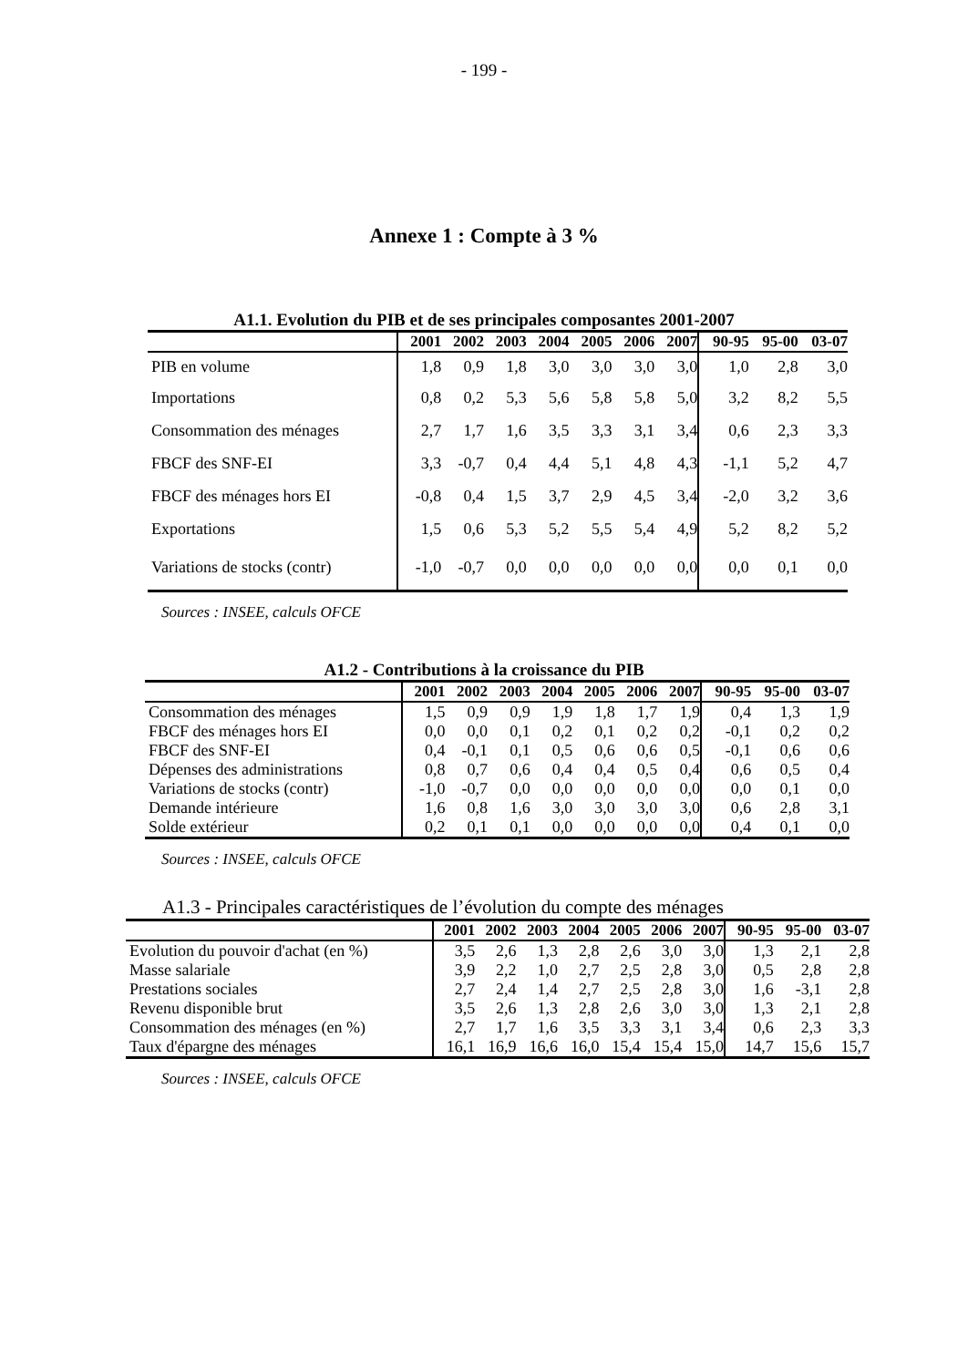- 199 -
Annexe 1 : Compte à 3 %
A1.1. Evolution du PIB et de ses principales composantes 2001-2007
| | 2001 | 2002 | 2003 | 2004 | 2005 | 2006 | 2007 | 90-95 | 95-00 | 03-07 |
| --- | --- | --- | --- | --- | --- | --- | --- | --- | --- | --- |
| PIB en volume | 1,8 | 0,9 | 1,8 | 3,0 | 3,0 | 3,0 | 3,0 | 1,0 | 2,8 | 3,0 |
| Importations | 0,8 | 0,2 | 5,3 | 5,6 | 5,8 | 5,8 | 5,0 | 3,2 | 8,2 | 5,5 |
| Consommation des ménages | 2,7 | 1,7 | 1,6 | 3,5 | 3,3 | 3,1 | 3,4 | 0,6 | 2,3 | 3,3 |
| FBCF des SNF-EI | 3,3 | -0,7 | 0,4 | 4,4 | 5,1 | 4,8 | 4,3 | -1,1 | 5,2 | 4,7 |
| FBCF des ménages hors EI | -0,8 | 0,4 | 1,5 | 3,7 | 2,9 | 4,5 | 3,4 | -2,0 | 3,2 | 3,6 |
| Exportations | 1,5 | 0,6 | 5,3 | 5,2 | 5,5 | 5,4 | 4,9 | 5,2 | 8,2 | 5,2 |
| Variations de stocks (contr) | -1,0 | -0,7 | 0,0 | 0,0 | 0,0 | 0,0 | 0,0 | 0,0 | 0,1 | 0,0 |
Sources : INSEE, calculs OFCE
A1.2 - Contributions à la croissance du PIB
| | 2001 | 2002 | 2003 | 2004 | 2005 | 2006 | 2007 | 90-95 | 95-00 | 03-07 |
| --- | --- | --- | --- | --- | --- | --- | --- | --- | --- | --- |
| Consommation des ménages | 1,5 | 0,9 | 0,9 | 1,9 | 1,8 | 1,7 | 1,9 | 0,4 | 1,3 | 1,9 |
| FBCF des ménages hors EI | 0,0 | 0,0 | 0,1 | 0,2 | 0,1 | 0,2 | 0,2 | -0,1 | 0,2 | 0,2 |
| FBCF des SNF-EI | 0,4 | -0,1 | 0,1 | 0,5 | 0,6 | 0,6 | 0,5 | -0,1 | 0,6 | 0,6 |
| Dépenses des administrations | 0,8 | 0,7 | 0,6 | 0,4 | 0,4 | 0,5 | 0,4 | 0,6 | 0,5 | 0,4 |
| Variations de stocks (contr) | -1,0 | -0,7 | 0,0 | 0,0 | 0,0 | 0,0 | 0,0 | 0,0 | 0,1 | 0,0 |
| Demande intérieure | 1,6 | 0,8 | 1,6 | 3,0 | 3,0 | 3,0 | 3,0 | 0,6 | 2,8 | 3,1 |
| Solde extérieur | 0,2 | 0,1 | 0,1 | 0,0 | 0,0 | 0,0 | 0,0 | 0,4 | 0,1 | 0,0 |
Sources : INSEE, calculs OFCE
A1.3 - Principales caractéristiques de l’évolution du compte des ménages
| | 2001 | 2002 | 2003 | 2004 | 2005 | 2006 | 2007 | 90-95 | 95-00 | 03-07 |
| --- | --- | --- | --- | --- | --- | --- | --- | --- | --- | --- |
| Evolution du pouvoir d'achat (en %) | 3,5 | 2,6 | 1,3 | 2,8 | 2,6 | 3,0 | 3,0 | 1,3 | 2,1 | 2,8 |
| Masse salariale | 3,9 | 2,2 | 1,0 | 2,7 | 2,5 | 2,8 | 3,0 | 0,5 | 2,8 | 2,8 |
| Prestations sociales | 2,7 | 2,4 | 1,4 | 2,7 | 2,5 | 2,8 | 3,0 | 1,6 | -3,1 | 2,8 |
| Revenu disponible brut | 3,5 | 2,6 | 1,3 | 2,8 | 2,6 | 3,0 | 3,0 | 1,3 | 2,1 | 2,8 |
| Consommation des ménages (en %) | 2,7 | 1,7 | 1,6 | 3,5 | 3,3 | 3,1 | 3,4 | 0,6 | 2,3 | 3,3 |
| Taux d'épargne des ménages | 16,1 | 16,9 | 16,6 | 16,0 | 15,4 | 15,4 | 15,0 | 14,7 | 15,6 | 15,7 |
Sources : INSEE, calculs OFCE